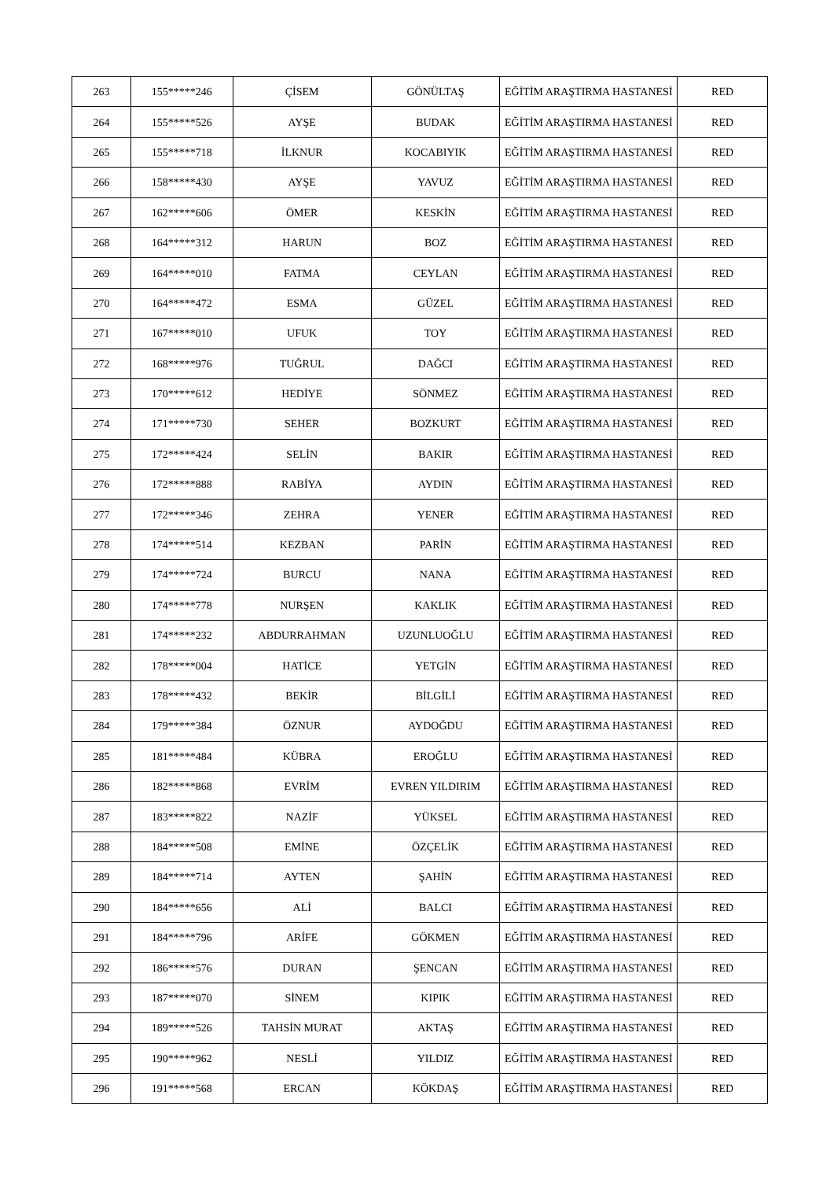| 263 | 155*****246 | ÇİSEM | GÖNÜLTAŞ | EĞİTİM ARAŞTIRMA HASTANESİ | RED |
| 264 | 155*****526 | AYŞE | BUDAK | EĞİTİM ARAŞTIRMA HASTANESİ | RED |
| 265 | 155*****718 | İLKNUR | KOCABIYIK | EĞİTİM ARAŞTIRMA HASTANESİ | RED |
| 266 | 158*****430 | AYŞE | YAVUZ | EĞİTİM ARAŞTIRMA HASTANESİ | RED |
| 267 | 162*****606 | ÖMER | KESKİN | EĞİTİM ARAŞTIRMA HASTANESİ | RED |
| 268 | 164*****312 | HARUN | BOZ | EĞİTİM ARAŞTIRMA HASTANESİ | RED |
| 269 | 164*****010 | FATMA | CEYLAN | EĞİTİM ARAŞTIRMA HASTANESİ | RED |
| 270 | 164*****472 | ESMA | GÜZEL | EĞİTİM ARAŞTIRMA HASTANESİ | RED |
| 271 | 167*****010 | UFUK | TOY | EĞİTİM ARAŞTIRMA HASTANESİ | RED |
| 272 | 168*****976 | TUĞRUL | DAĞCI | EĞİTİM ARAŞTIRMA HASTANESİ | RED |
| 273 | 170*****612 | HEDİYE | SÖNMEZ | EĞİTİM ARAŞTIRMA HASTANESİ | RED |
| 274 | 171*****730 | SEHER | BOZKURT | EĞİTİM ARAŞTIRMA HASTANESİ | RED |
| 275 | 172*****424 | SELİN | BAKIR | EĞİTİM ARAŞTIRMA HASTANESİ | RED |
| 276 | 172*****888 | RABİYA | AYDIN | EĞİTİM ARAŞTIRMA HASTANESİ | RED |
| 277 | 172*****346 | ZEHRA | YENER | EĞİTİM ARAŞTIRMA HASTANESİ | RED |
| 278 | 174*****514 | KEZBAN | PARİN | EĞİTİM ARAŞTIRMA HASTANESİ | RED |
| 279 | 174*****724 | BURCU | NANA | EĞİTİM ARAŞTIRMA HASTANESİ | RED |
| 280 | 174*****778 | NURŞEN | KAKLIK | EĞİTİM ARAŞTIRMA HASTANESİ | RED |
| 281 | 174*****232 | ABDURRAHMAN | UZUNLUOĞLU | EĞİTİM ARAŞTIRMA HASTANESİ | RED |
| 282 | 178*****004 | HATİCE | YETGİN | EĞİTİM ARAŞTIRMA HASTANESİ | RED |
| 283 | 178*****432 | BEKİR | BİLGİLİ | EĞİTİM ARAŞTIRMA HASTANESİ | RED |
| 284 | 179*****384 | ÖZNUR | AYDOĞDU | EĞİTİM ARAŞTIRMA HASTANESİ | RED |
| 285 | 181*****484 | KÜBRA | EROĞLU | EĞİTİM ARAŞTIRMA HASTANESİ | RED |
| 286 | 182*****868 | EVRİM | EVREN YILDIRIM | EĞİTİM ARAŞTIRMA HASTANESİ | RED |
| 287 | 183*****822 | NAZİF | YÜKSEL | EĞİTİM ARAŞTIRMA HASTANESİ | RED |
| 288 | 184*****508 | EMİNE | ÖZÇELİK | EĞİTİM ARAŞTIRMA HASTANESİ | RED |
| 289 | 184*****714 | AYTEN | ŞAHİN | EĞİTİM ARAŞTIRMA HASTANESİ | RED |
| 290 | 184*****656 | ALİ | BALCI | EĞİTİM ARAŞTIRMA HASTANESİ | RED |
| 291 | 184*****796 | ARİFE | GÖKMEN | EĞİTİM ARAŞTIRMA HASTANESİ | RED |
| 292 | 186*****576 | DURAN | ŞENCAN | EĞİTİM ARAŞTIRMA HASTANESİ | RED |
| 293 | 187*****070 | SİNEM | KIPIK | EĞİTİM ARAŞTIRMA HASTANESİ | RED |
| 294 | 189*****526 | TAHSİN MURAT | AKTAŞ | EĞİTİM ARAŞTIRMA HASTANESİ | RED |
| 295 | 190*****962 | NESLİ | YILDIZ | EĞİTİM ARAŞTIRMA HASTANESİ | RED |
| 296 | 191*****568 | ERCAN | KÖKDAŞ | EĞİTİM ARAŞTIRMA HASTANESİ | RED |